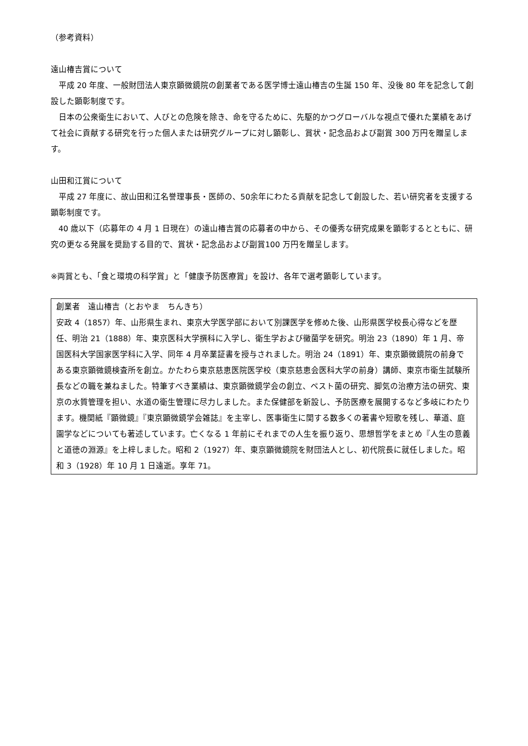（参考資料）
遠山椿吉賞について
平成 20 年度、一般財団法人東京顕微鏡院の創業者である医学博士遠山椿吉の生誕 150 年、没後 80 年を記念して創設した顕彰制度です。
日本の公衆衛生において、人びとの危険を除き、命を守るために、先駆的かつグローバルな視点で優れた業績をあげて社会に貢献する研究を行った個人または研究グループに対し顕彰し、賞状・記念品および副賞 300 万円を贈呈します。
山田和江賞について
平成 27 年度に、故山田和江名誉理事長・医師の、50余年にわたる貢献を記念して創設した、若い研究者を支援する顕彰制度です。
40 歳以下（応募年の 4 月 1 日現在）の遠山椿吉賞の応募者の中から、その優秀な研究成果を顕彰するとともに、研究の更なる発展を奨励する目的で、賞状・記念品および副賞100 万円を贈呈します。
※両賞とも、「食と環境の科学賞」と「健康予防医療賞」を設け、各年で選考顕彰しています。
創業者　遠山椿吉（とおやま　ちんきち）
安政 4（1857）年、山形県生まれ、東京大学医学部において別課医学を修めた後、山形県医学校長心得などを歴任、明治 21（1888）年、東京医科大学撰科に入学し、衛生学および黴菌学を研究。明治 23（1890）年 1 月、帝国医科大学国家医学科に入学、同年 4 月卒業証書を授与されました。明治 24（1891）年、東京顕微鏡院の前身である東京顕微鏡検査所を創立。かたわら東京慈恵医院医学校（東京慈恵会医科大学の前身）講師、東京市衛生試験所長などの職を兼ねました。特筆すべき業績は、東京顕微鏡学会の創立、ペスト菌の研究、脚気の治療方法の研究、東京の水質管理を担い、水道の衛生管理に尽力しました。また保健部を新設し、予防医療を展開するなど多岐にわたります。機関紙『顕微鏡』『東京顕微鏡学会雑誌』を主宰し、医事衛生に関する数多くの著書や短歌を残し、華道、庭園学などについても著述しています。亡くなる 1 年前にそれまでの人生を振り返り、思想哲学をまとめ『人生の意義と道徳の淵源』を上梓しました。昭和 2（1927）年、東京顕微鏡院を財団法人とし、初代院長に就任しました。昭和 3（1928）年 10 月 1 日遠逝。享年 71。